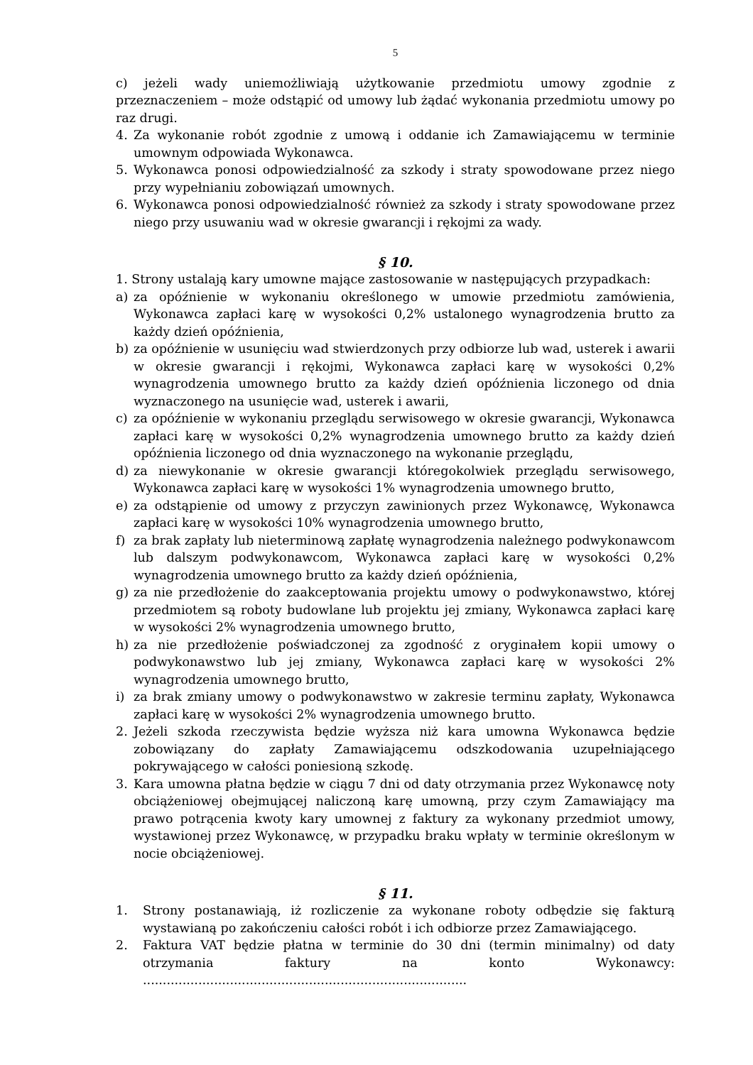5
c) jeżeli wady uniemożliwiają użytkowanie przedmiotu umowy zgodnie z przeznaczeniem – może odstąpić od umowy lub żądać wykonania przedmiotu umowy po raz drugi.
4. Za wykonanie robót zgodnie z umową i oddanie ich Zamawiającemu w terminie umownym odpowiada Wykonawca.
5. Wykonawca ponosi odpowiedzialność za szkody i straty spowodowane przez niego przy wypełnianiu zobowiązań umownych.
6. Wykonawca ponosi odpowiedzialność również za szkody i straty spowodowane przez niego przy usuwaniu wad w okresie gwarancji i rękojmi za wady.
§ 10.
1. Strony ustalają kary umowne mające zastosowanie w następujących przypadkach:
a) za opóźnienie w wykonaniu określonego w umowie przedmiotu zamówienia, Wykonawca zapłaci karę w wysokości 0,2% ustalonego wynagrodzenia brutto za każdy dzień opóźnienia,
b) za opóźnienie w usunięciu wad stwierdzonych przy odbiorze lub wad, usterek i awarii w okresie gwarancji i rękojmi, Wykonawca zapłaci karę w wysokości 0,2% wynagrodzenia umownego brutto za każdy dzień opóźnienia liczonego od dnia wyznaczonego na usunięcie wad, usterek i awarii,
c) za opóźnienie w wykonaniu przeglądu serwisowego w okresie gwarancji, Wykonawca zapłaci karę w wysokości 0,2% wynagrodzenia umownego brutto za każdy dzień opóźnienia liczonego od dnia wyznaczonego na wykonanie przeglądu,
d) za niewykonanie w okresie gwarancji któregokolwiek przeglądu serwisowego, Wykonawca zapłaci karę w wysokości 1% wynagrodzenia umownego brutto,
e) za odstąpienie od umowy z przyczyn zawinionych przez Wykonawcę, Wykonawca zapłaci karę w wysokości 10% wynagrodzenia umownego brutto,
f) za brak zapłaty lub nieterminową zapłatę wynagrodzenia należnego podwykonawcom lub dalszym podwykonawcom, Wykonawca zapłaci karę w wysokości 0,2% wynagrodzenia umownego brutto za każdy dzień opóźnienia,
g) za nie przedłożenie do zaakceptowania projektu umowy o podwykonawstwo, której przedmiotem są roboty budowlane lub projektu jej zmiany, Wykonawca zapłaci karę w wysokości 2% wynagrodzenia umownego brutto,
h) za nie przedłożenie poświadczonej za zgodność z oryginałem kopii umowy o podwykonawstwo lub jej zmiany, Wykonawca zapłaci karę w wysokości 2% wynagrodzenia umownego brutto,
i) za brak zmiany umowy o podwykonawstwo w zakresie terminu zapłaty, Wykonawca zapłaci karę w wysokości 2% wynagrodzenia umownego brutto.
2. Jeżeli szkoda rzeczywista będzie wyższa niż kara umowna Wykonawca będzie zobowiązany do zapłaty Zamawiającemu odszkodowania uzupełniającego pokrywającego w całości poniesioną szkodę.
3. Kara umowna płatna będzie w ciągu 7 dni od daty otrzymania przez Wykonawcę noty obciążeniowej obejmującej naliczoną karę umowną, przy czym Zamawiający ma prawo potrącenia kwoty kary umownej z faktury za wykonany przedmiot umowy, wystawionej przez Wykonawcę, w przypadku braku wpłaty w terminie określonym w nocie obciążeniowej.
§ 11.
1. Strony postanawiają, iż rozliczenie za wykonane roboty odbędzie się fakturą wystawianą po zakończeniu całości robót i ich odbiorze przez Zamawiającego.
2. Faktura VAT będzie płatna w terminie do 30 dni (termin minimalny) od daty otrzymania faktury na konto Wykonawcy: ..................................................................................